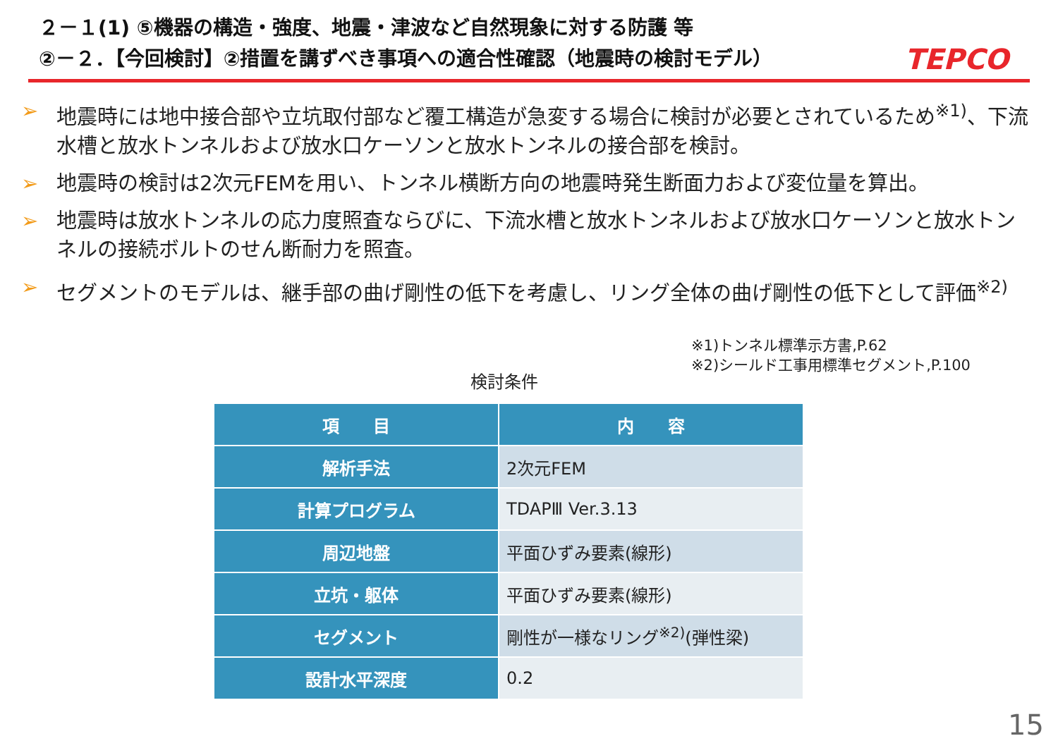２－１(1) ⑤機器の構造・強度、地震・津波など自然現象に対する防護 等
②－２．【今回検討】②措置を講ずべき事項への適合性確認（地震時の検討モデル） TEPCO
➢ 地震時には地中接合部や立坑取付部など覆工構造が急変する場合に検討が必要とされているため<sup>※1)</sup>、下流水槽と放水トンネルおよび放水口ケーソンと放水トンネルの接合部を検討。
➢ 地震時の検討は2次元FEMを用い、トンネル横断方向の地震時発生断面力および変位量を算出。
➢ 地震時は放水トンネルの応力度照査ならびに、下流水槽と放水トンネルおよび放水口ケーソンと放水トンネルの接続ボルトのせん断耐力を照査。
➢ セグメントのモデルは、継手部の曲げ剛性の低下を考慮し、リング全体の曲げ剛性の低下として評価<sup>※2)</sup>
※1)トンネル標準示方書,P.62
※2)シールド工事用標準セグメント,P.100
検討条件
| 項 目 | 内 容 |
| --- | --- |
| 解析手法 | 2次元FEM |
| 計算プログラム | TDAPⅢ Ver.3.13 |
| 周辺地盤 | 平面ひずみ要素(線形) |
| 立坑・躯体 | 平面ひずみ要素(線形) |
| セグメント | 剛性が一様なリング<sup>※2)</sup>(弾性梁) |
| 設計水平深度 | 0.2 |
15